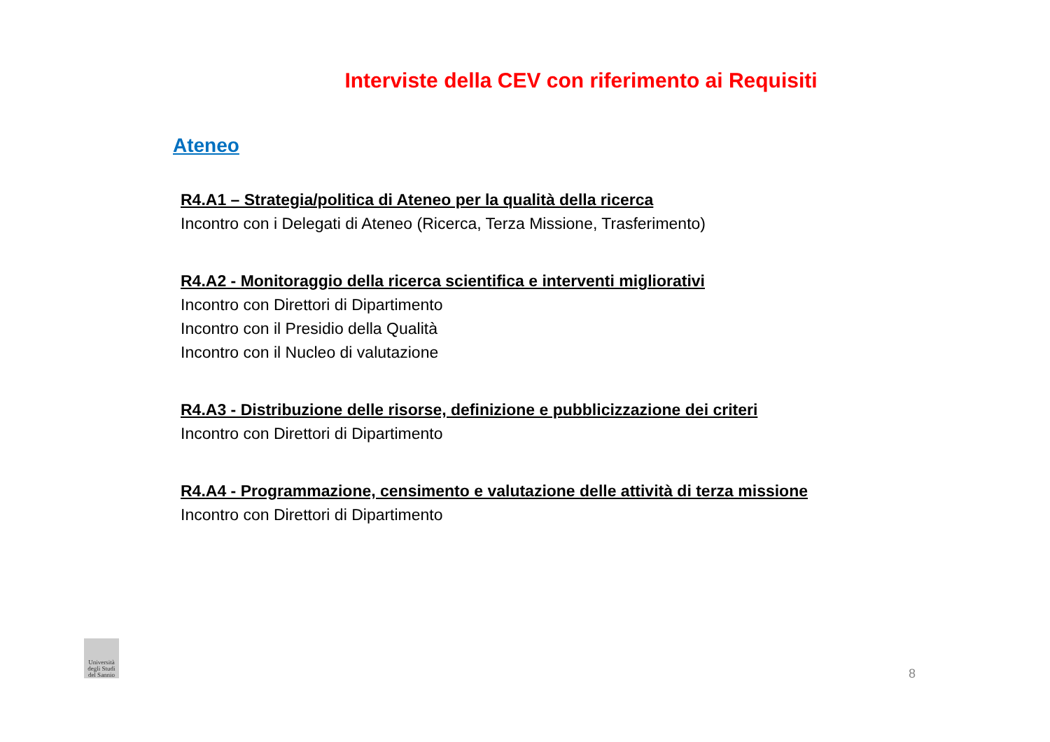Interviste della CEV con riferimento ai Requisiti
Ateneo
R4.A1 – Strategia/politica di Ateneo per la qualità della ricerca
Incontro con i Delegati di Ateneo (Ricerca, Terza Missione, Trasferimento)
R4.A2 - Monitoraggio della ricerca scientifica e interventi migliorativi
Incontro con Direttori di Dipartimento
Incontro con il Presidio della Qualità
Incontro con il Nucleo di valutazione
R4.A3 - Distribuzione delle risorse, definizione e pubblicizzazione dei criteri
Incontro con Direttori di Dipartimento
R4.A4 - Programmazione, censimento e valutazione delle attività di terza missione
Incontro con Direttori di Dipartimento
Università degli Studi del Sannio
8